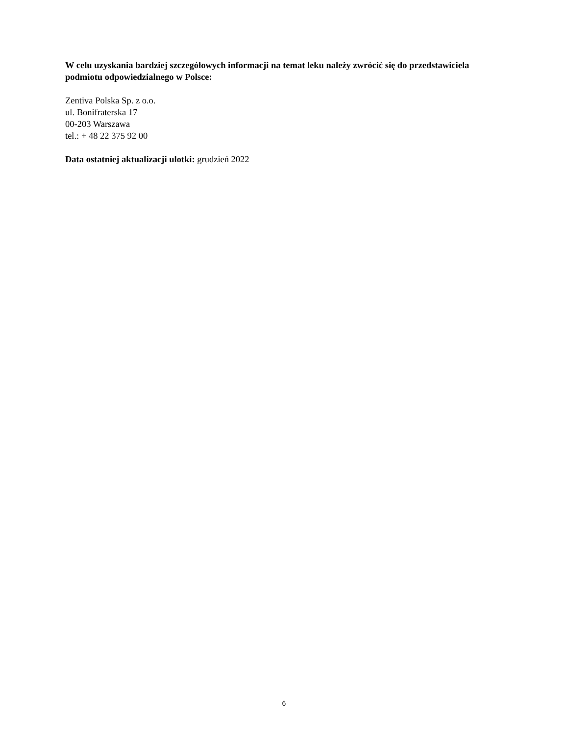W celu uzyskania bardziej szczegółowych informacji na temat leku należy zwrócić się do przedstawiciela podmiotu odpowiedzialnego w Polsce:
Zentiva Polska Sp. z o.o.
ul. Bonifraterska 17
00-203 Warszawa
tel.: + 48 22 375 92 00
Data ostatniej aktualizacji ulotki: grudzień 2022
6